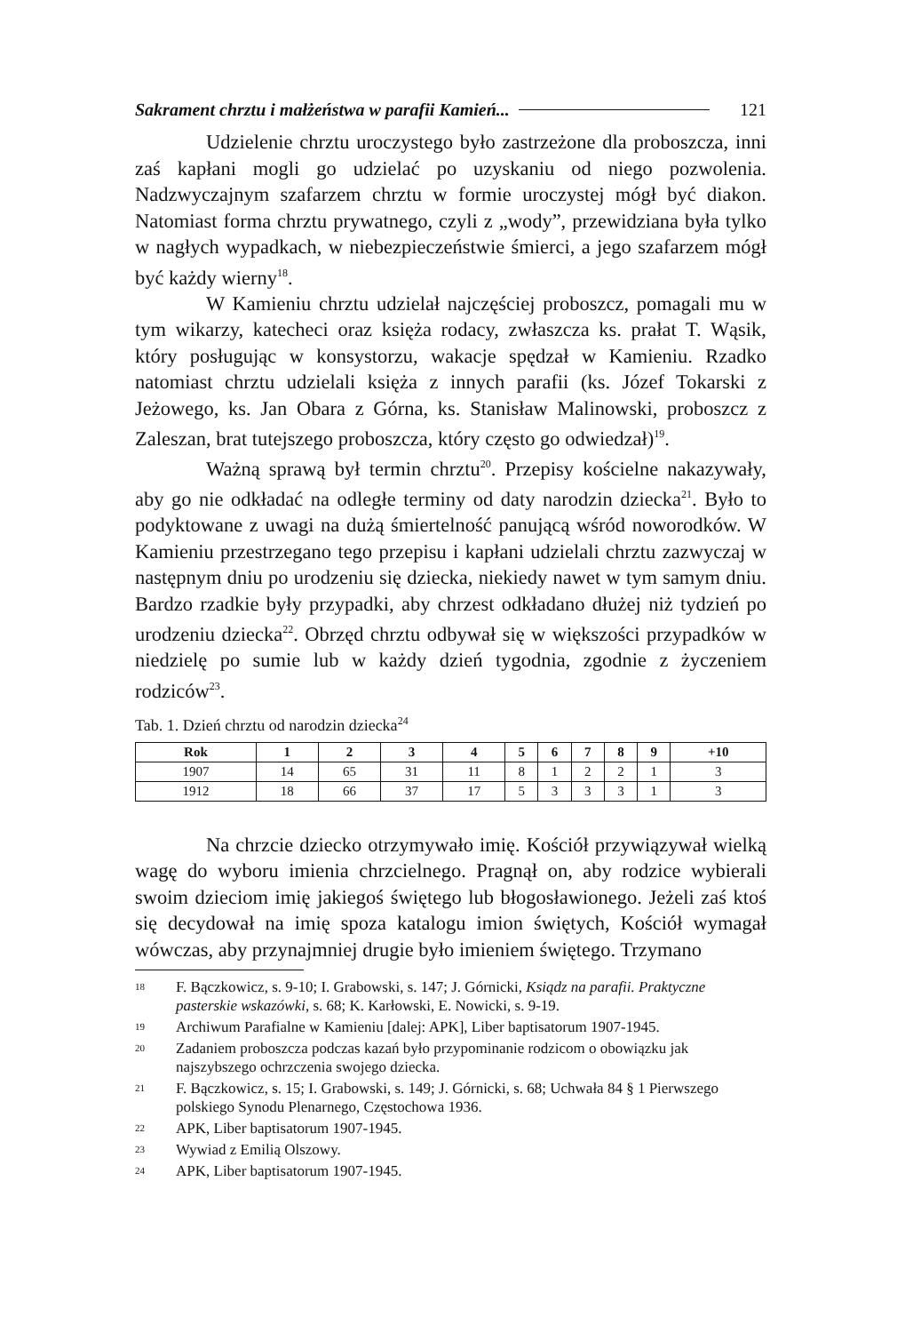Sakrament chrztu i małżeństwa w parafii Kamień... 121
Udzielenie chrztu uroczystego było zastrzeżone dla proboszcza, inni zaś kapłani mogli go udzielać po uzyskaniu od niego pozwolenia. Nadzwyczajnym szafarzem chrztu w formie uroczystej mógł być diakon. Natomiast forma chrztu prywatnego, czyli z „wody”, przewidziana była tylko w nagłych wypadkach, w niebezpieczeństwie śmierci, a jego szafarzem mógł być każdy wierny<sup>18</sup>.
W Kamieniu chrztu udzielał najczęściej proboszcz, pomagali mu w tym wikarzy, katecheci oraz księża rodacy, zwłaszcza ks. prałat T. Wąsik, który posługując w konsystorzu, wakacje spędzał w Kamieniu. Rzadko natomiast chrztu udzielali księża z innych parafii (ks. Józef Tokarski z Jeżowego, ks. Jan Obara z Górna, ks. Stanisław Malinowski, proboszcz z Zaleszan, brat tutejszego proboszcza, który często go odwiedzał)<sup>19</sup>.
Ważną sprawą był termin chrztu<sup>20</sup>. Przepisy kościelne nakazywały, aby go nie odkładać na odległe terminy od daty narodzin dziecka<sup>21</sup>. Było to podyktowane z uwagi na dużą śmiertelność panującą wśród noworodków. W Kamieniu przestrzegano tego przepisu i kapłani udzielali chrztu zazwyczaj w następnym dniu po urodzeniu się dziecka, niekiedy nawet w tym samym dniu. Bardzo rzadkie były przypadki, aby chrzest odkładano dłużej niż tydzień po urodzeniu dziecka<sup>22</sup>. Obrzęd chrztu odbywał się w większości przypadków w niedzielę po sumie lub w każdy dzień tygodnia, zgodnie z życzeniem rodziców<sup>23</sup>.
Tab. 1. Dzień chrztu od narodzin dziecka<sup>24</sup>
| Rok | 1 | 2 | 3 | 4 | 5 | 6 | 7 | 8 | 9 | +10 |
| --- | --- | --- | --- | --- | --- | --- | --- | --- | --- | --- |
| 1907 | 14 | 65 | 31 | 11 | 8 | 1 | 2 | 2 | 1 | 3 |
| 1912 | 18 | 66 | 37 | 17 | 5 | 3 | 3 | 3 | 1 | 3 |
Na chrzcie dziecko otrzymywało imię. Kościół przywiązywał wielką wagę do wyboru imienia chrzcielnego. Pragnął on, aby rodzice wybierali swoim dzieciom imię jakiegoś świętego lub błogosławionego. Jeżeli zaś ktoś się decydował na imię spoza katalogu imion świętych, Kościół wymagał wówczas, aby przynajmniej drugie było imieniem świętego. Trzymano
18 F. Bączkowicz, s. 9-10; I. Grabowski, s. 147; J. Górnicki, Ksiądz na parafii. Praktyczne pasterskie wskazówki, s. 68; K. Karłowski, E. Nowicki, s. 9-19.
19 Archiwum Parafialne w Kamieniu [dalej: APK], Liber baptisatorum 1907-1945.
20 Zadaniem proboszcza podczas kazań było przypominanie rodzicom o obowiązku jak najszybszego ochrzczenia swojego dziecka.
21 F. Bączkowicz, s. 15; I. Grabowski, s. 149; J. Górnicki, s. 68; Uchwała 84 § 1 Pierwszego polskiego Synodu Plenarnego, Częstochowa 1936.
22 APK, Liber baptisatorum 1907-1945.
23 Wywiad z Emilią Olszowy.
24 APK, Liber baptisatorum 1907-1945.